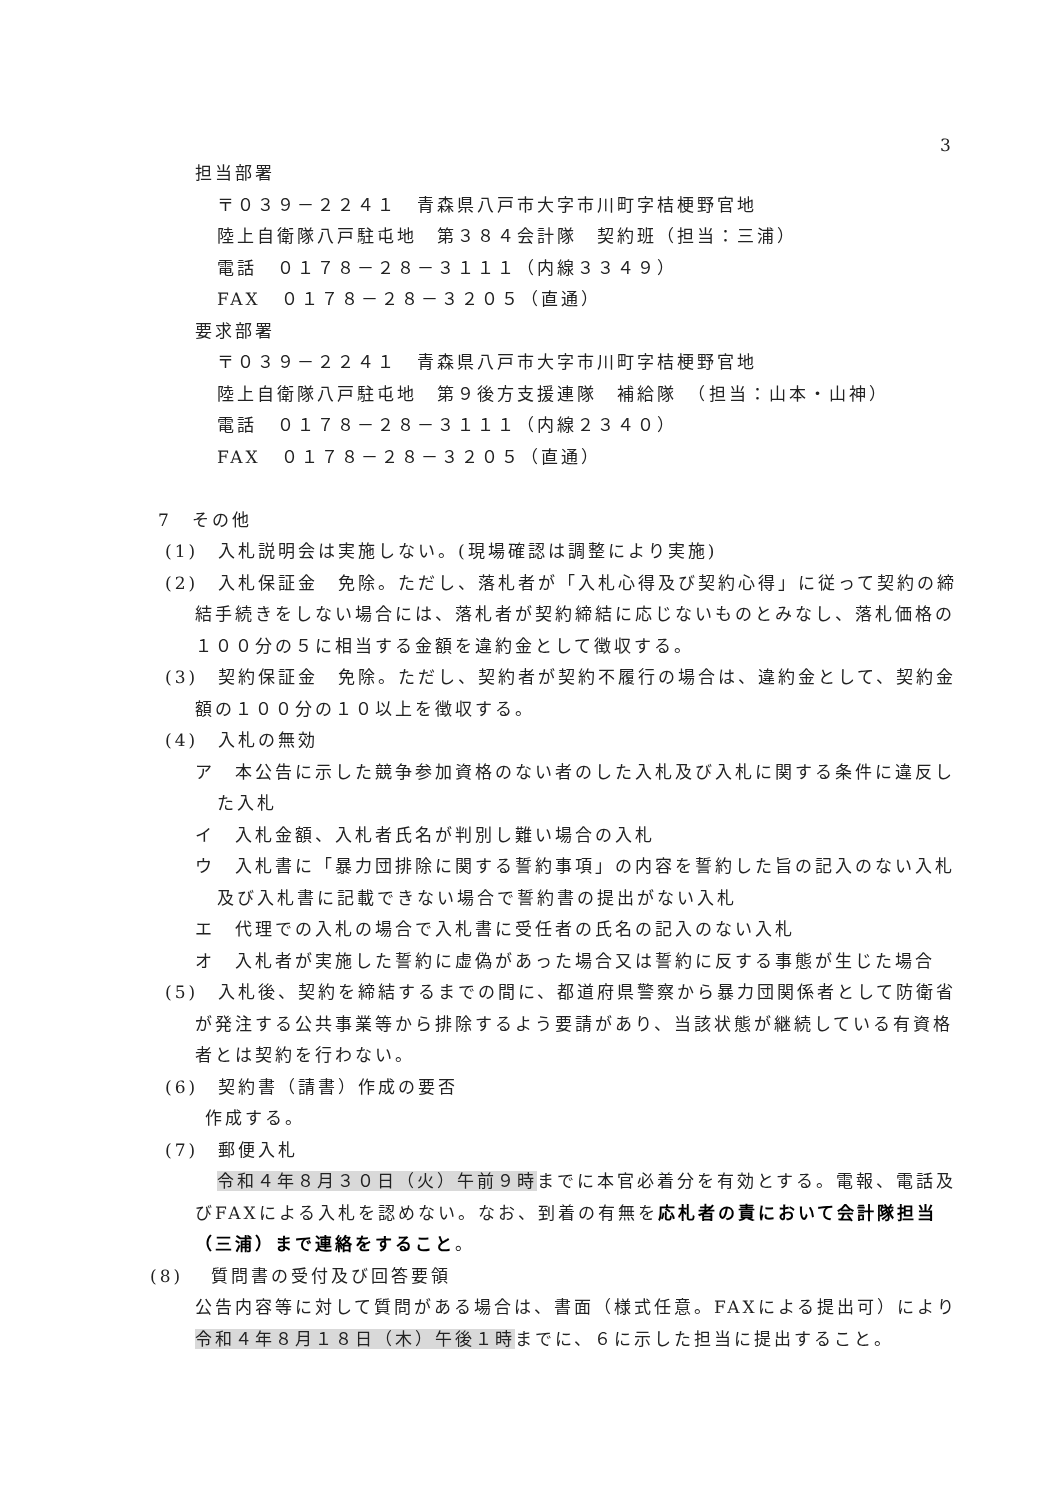3
担当部署
〒０３９－２２４１　青森県八戸市大字市川町字桔梗野官地
陸上自衛隊八戸駐屯地　第３８４会計隊　契約班（担当：三浦）
電話　０１７８－２８－３１１１（内線３３４９）
FAX　０１７８－２８－３２０５（直通）
要求部署
〒０３９－２２４１　青森県八戸市大字市川町字桔梗野官地
陸上自衛隊八戸駐屯地　第９後方支援連隊　補給隊　（担当：山本・山神）
電話　０１７８－２８－３１１１（内線２３４０）
FAX　０１７８－２８－３２０５（直通）
7　その他
(1)　入札説明会は実施しない。(現場確認は調整により実施)
(2)　入札保証金　免除。ただし、落札者が「入札心得及び契約心得」に従って契約の締結手続きをしない場合には、落札者が契約締結に応じないものとみなし、落札価格の１００分の５に相当する金額を違約金として徴収する。
(3)　契約保証金　免除。ただし、契約者が契約不履行の場合は、違約金として、契約金額の１００分の１０以上を徴収する。
(4)　入札の無効
ア　本公告に示した競争参加資格のない者のした入札及び入札に関する条件に違反した入札
イ　入札金額、入札者氏名が判別し難い場合の入札
ウ　入札書に「暴力団排除に関する誓約事項」の内容を誓約した旨の記入のない入札及び入札書に記載できない場合で誓約書の提出がない入札
エ　代理での入札の場合で入札書に受任者の氏名の記入のない入札
オ　入札者が実施した誓約に虚偽があった場合又は誓約に反する事態が生じた場合
(5)　入札後、契約を締結するまでの間に、都道府県警察から暴力団関係者として防衛省が発注する公共事業等から排除するよう要請があり、当該状態が継続している有資格者とは契約を行わない。
(6)　契約書（請書）作成の要否
作成する。
(7)　郵便入札
令和４年８月３０日（火）午前９時までに本官必着分を有効とする。電報、電話及びFAXによる入札を認めない。なお、到着の有無を応札者の責において会計隊担当（三浦）まで連絡をすること。
(8)　 質問書の受付及び回答要領
公告内容等に対して質問がある場合は、書面（様式任意。FAXによる提出可）により令和４年８月１８日（木）午後１時までに、６に示した担当に提出すること。